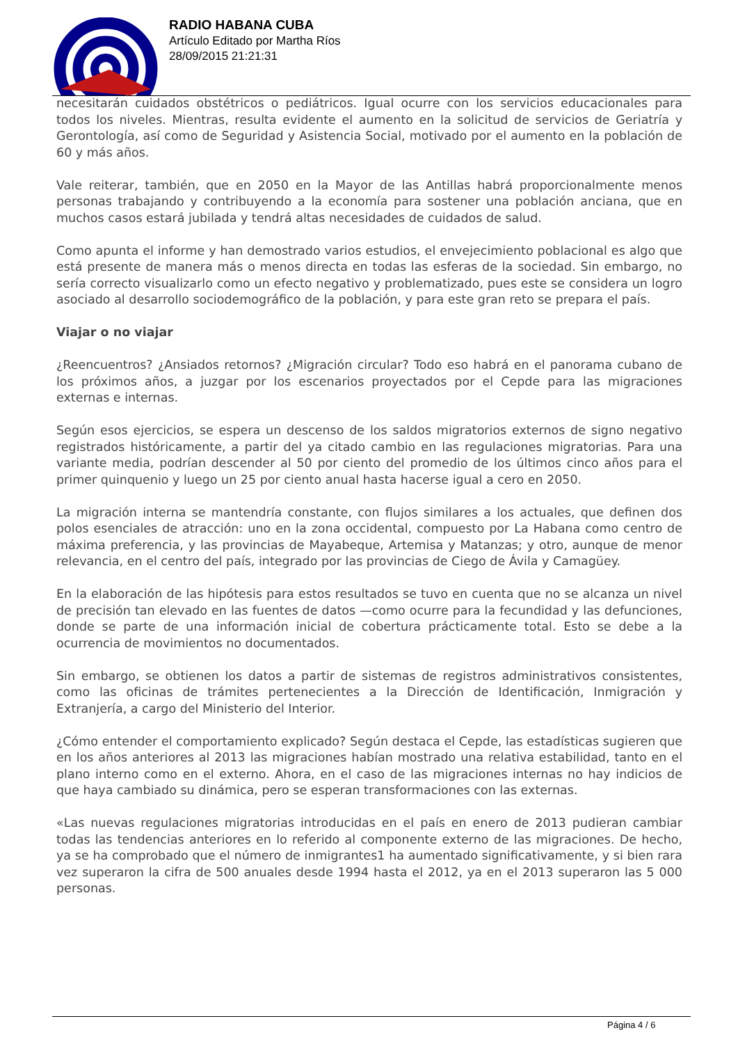RADIO HABANA CUBA
Artículo Editado por Martha Ríos
28/09/2015 21:21:31
necesitarán cuidados obstétricos o pediátricos. Igual ocurre con los servicios educacionales para todos los niveles. Mientras, resulta evidente el aumento en la solicitud de servicios de Geriatría y Gerontología, así como de Seguridad y Asistencia Social, motivado por el aumento en la población de 60 y más años.
Vale reiterar, también, que en 2050 en la Mayor de las Antillas habrá proporcionalmente menos personas trabajando y contribuyendo a la economía para sostener una población anciana, que en muchos casos estará jubilada y tendrá altas necesidades de cuidados de salud.
Como apunta el informe y han demostrado varios estudios, el envejecimiento poblacional es algo que está presente de manera más o menos directa en todas las esferas de la sociedad. Sin embargo, no sería correcto visualizarlo como un efecto negativo y problematizado, pues este se considera un logro asociado al desarrollo sociodemográfico de la población, y para este gran reto se prepara el país.
Viajar o no viajar
¿Reencuentros? ¿Ansiados retornos? ¿Migración circular? Todo eso habrá en el panorama cubano de los próximos años, a juzgar por los escenarios proyectados por el Cepde para las migraciones externas e internas.
Según esos ejercicios, se espera un descenso de los saldos migratorios externos de signo negativo registrados históricamente, a partir del ya citado cambio en las regulaciones migratorias. Para una variante media, podrían descender al 50 por ciento del promedio de los últimos cinco años para el primer quinquenio y luego un 25 por ciento anual hasta hacerse igual a cero en 2050.
La migración interna se mantendría constante, con flujos similares a los actuales, que definen dos polos esenciales de atracción: uno en la zona occidental, compuesto por La Habana como centro de máxima preferencia, y las provincias de Mayabeque, Artemisa y Matanzas; y otro, aunque de menor relevancia, en el centro del país, integrado por las provincias de Ciego de Ávila y Camagüey.
En la elaboración de las hipótesis para estos resultados se tuvo en cuenta que no se alcanza un nivel de precisión tan elevado en las fuentes de datos —como ocurre para la fecundidad y las defunciones, donde se parte de una información inicial de cobertura prácticamente total. Esto se debe a la ocurrencia de movimientos no documentados.
Sin embargo, se obtienen los datos a partir de sistemas de registros administrativos consistentes, como las oficinas de trámites pertenecientes a la Dirección de Identificación, Inmigración y Extranjería, a cargo del Ministerio del Interior.
¿Cómo entender el comportamiento explicado? Según destaca el Cepde, las estadísticas sugieren que en los años anteriores al 2013 las migraciones habían mostrado una relativa estabilidad, tanto en el plano interno como en el externo. Ahora, en el caso de las migraciones internas no hay indicios de que haya cambiado su dinámica, pero se esperan transformaciones con las externas.
«Las nuevas regulaciones migratorias introducidas en el país en enero de 2013 pudieran cambiar todas las tendencias anteriores en lo referido al componente externo de las migraciones. De hecho, ya se ha comprobado que el número de inmigrantes1 ha aumentado significativamente, y si bien rara vez superaron la cifra de 500 anuales desde 1994 hasta el 2012, ya en el 2013 superaron las 5 000 personas.
Página 4 / 6